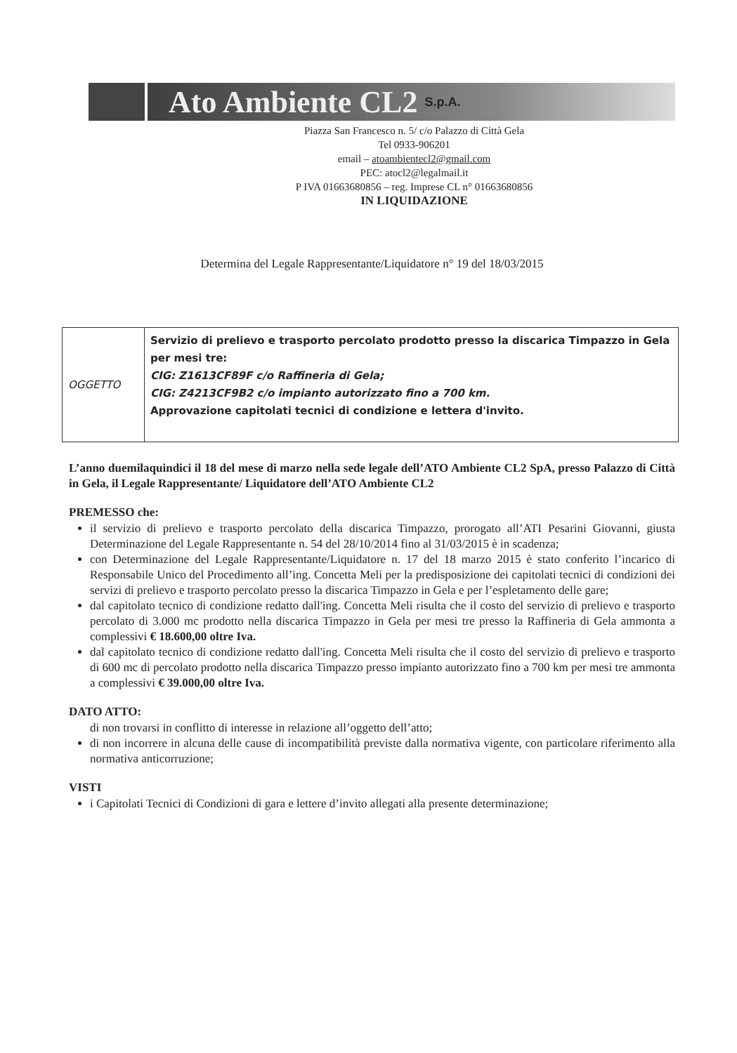Ato Ambiente CL2
S.p.A.
Piazza San Francesco n. 5/ c/o Palazzo di Città Gela
Tel 0933-906201
email – atoambientecl2@gmail.com
PEC: atocl2@legalmail.it
P IVA 01663680856 – reg. Imprese CL n° 01663680856
IN LIQUIDAZIONE
Determina del Legale Rappresentante/Liquidatore n° 19 del 18/03/2015
| OGGETTO | Servizio di prelievo e trasporto percolato prodotto presso la discarica Timpazzo in Gela per mesi tre: CIG: Z1613CF89F c/o Raffineria di Gela; CIG: Z4213CF9B2 c/o impianto autorizzato fino a 700 km. Approvazione capitolati tecnici di condizione e lettera d'invito. |
L’anno duemilaquindici il 18 del mese di marzo nella sede legale dell’ATO Ambiente CL2 SpA, presso Palazzo di Città in Gela, il Legale Rappresentante/ Liquidatore dell’ATO Ambiente CL2
PREMESSO che:
il servizio di prelievo e trasporto percolato della discarica Timpazzo, prorogato all’ATI Pesarini Giovanni, giusta Determinazione del Legale Rappresentante n. 54 del 28/10/2014 fino al 31/03/2015 è in scadenza;
con Determinazione del Legale Rappresentante/Liquidatore n. 17 del 18 marzo 2015 è stato conferito l’incarico di Responsabile Unico del Procedimento all’ing. Concetta Meli per la predisposizione dei capitolati tecnici di condizioni dei servizi di prelievo e trasporto percolato presso la discarica Timpazzo in Gela e per l’espletamento delle gare;
dal capitolato tecnico di condizione redatto dall'ing. Concetta Meli risulta che il costo del servizio di prelievo e trasporto percolato di 3.000 mc prodotto nella discarica Timpazzo in Gela per mesi tre presso la Raffineria di Gela ammonta a complessivi € 18.600,00 oltre Iva.
dal capitolato tecnico di condizione redatto dall'ing. Concetta Meli risulta che il costo del servizio di prelievo e trasporto di 600 mc di percolato prodotto nella discarica Timpazzo presso impianto autorizzato fino a 700 km per mesi tre ammonta a complessivi € 39.000,00 oltre Iva.
DATO ATTO:
di non trovarsi in conflitto di interesse in relazione all’oggetto dell’atto;
di non incorrere in alcuna delle cause di incompatibilità previste dalla normativa vigente, con particolare riferimento alla normativa anticorruzione;
VISTI
i Capitolati Tecnici di Condizioni di gara e lettere d’invito allegati alla presente determinazione;